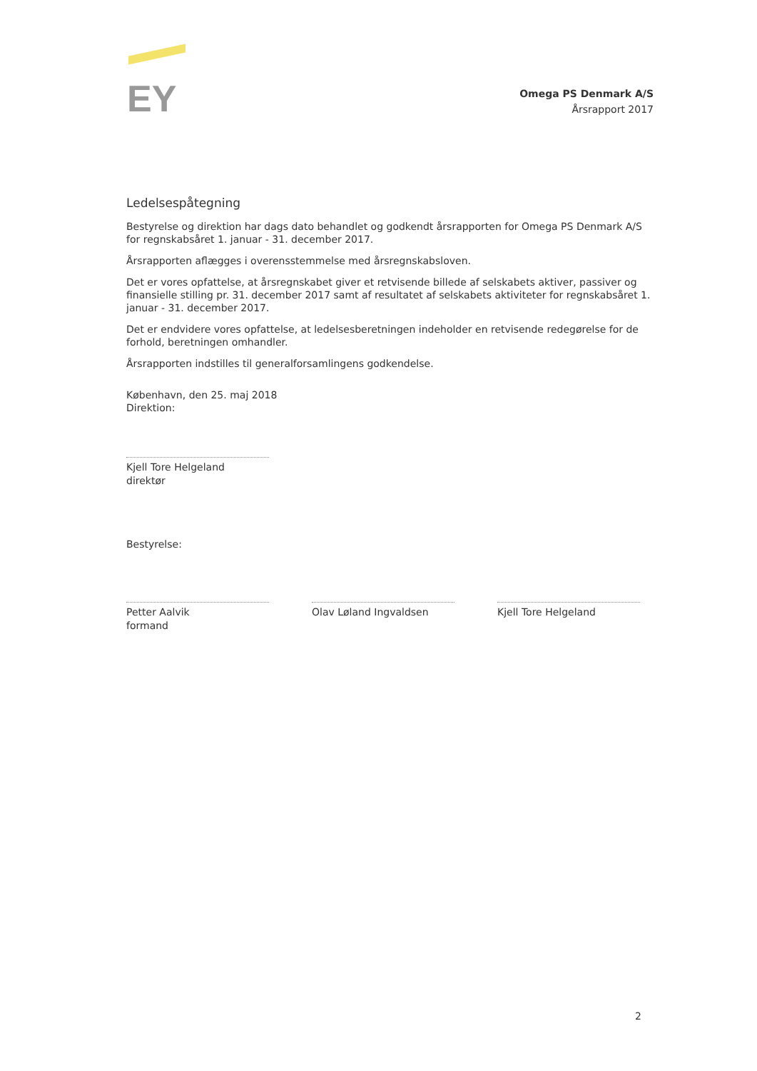EY
Omega PS Denmark A/S
Årsrapport 2017
Ledelsespåtegning
Bestyrelse og direktion har dags dato behandlet og godkendt årsrapporten for Omega PS Denmark A/S for regnskabsåret 1. januar - 31. december 2017.
Årsrapporten aflægges i overensstemmelse med årsregnskabsloven.
Det er vores opfattelse, at årsregnskabet giver et retvisende billede af selskabets aktiver, passiver og finansielle stilling pr. 31. december 2017 samt af resultatet af selskabets aktiviteter for regnskabsåret 1. januar - 31. december 2017.
Det er endvidere vores opfattelse, at ledelsesberetningen indeholder en retvisende redegørelse for de forhold, beretningen omhandler.
Årsrapporten indstilles til generalforsamlingens godkendelse.
København, den 25. maj 2018
Direktion:
Kjell Tore Helgeland
direktør
Bestyrelse:
Petter Aalvik
formand
Olav Løland Ingvaldsen Kjell Tore Helgeland
2